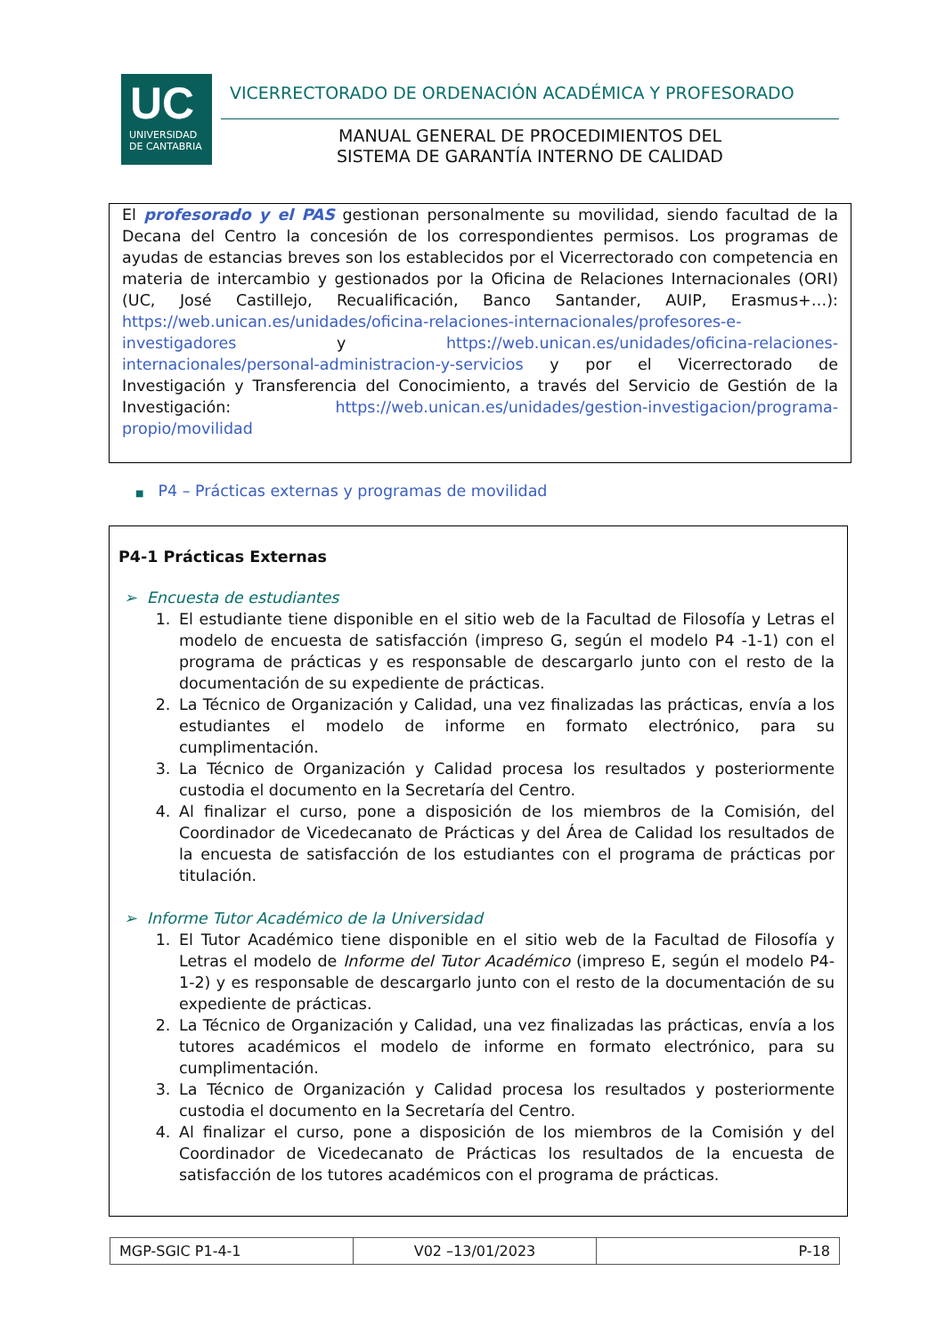UC
UNIVERSIDAD
DE CANTABRIA
VICERRECTORADO DE ORDENACIÓN ACADÉMICA Y PROFESORADO
MANUAL GENERAL DE PROCEDIMIENTOS DEL
SISTEMA DE GARANTÍA INTERNO DE CALIDAD
El profesorado y el PAS gestionan personalmente su movilidad, siendo facultad de la Decana del Centro la concesión de los correspondientes permisos. Los programas de ayudas de estancias breves son los establecidos por el Vicerrectorado con competencia en materia de intercambio y gestionados por la Oficina de Relaciones Internacionales (ORI) (UC, José Castillejo, Recualificación, Banco Santander, AUIP, Erasmus+…): https://web.unican.es/unidades/oficina-relaciones-internacionales/profesores-e-investigadores y https://web.unican.es/unidades/oficina-relaciones-internacionales/personal-administracion-y-servicios y por el Vicerrectorado de Investigación y Transferencia del Conocimiento, a través del Servicio de Gestión de la Investigación: https://web.unican.es/unidades/gestion-investigacion/programa-propio/movilidad
■ P4 – Prácticas externas y programas de movilidad
P4-1 Prácticas Externas
➢ Encuesta de estudiantes
1. El estudiante tiene disponible en el sitio web de la Facultad de Filosofía y Letras el modelo de encuesta de satisfacción (impreso G, según el modelo P4 -1-1) con el programa de prácticas y es responsable de descargarlo junto con el resto de la documentación de su expediente de prácticas.
2. La Técnico de Organización y Calidad, una vez finalizadas las prácticas, envía a los estudiantes el modelo de informe en formato electrónico, para su cumplimentación.
3. La Técnico de Organización y Calidad procesa los resultados y posteriormente custodia el documento en la Secretaría del Centro.
4. Al finalizar el curso, pone a disposición de los miembros de la Comisión, del Coordinador de Vicedecanato de Prácticas y del Área de Calidad los resultados de la encuesta de satisfacción de los estudiantes con el programa de prácticas por titulación.
➢ Informe Tutor Académico de la Universidad
1. El Tutor Académico tiene disponible en el sitio web de la Facultad de Filosofía y Letras el modelo de Informe del Tutor Académico (impreso E, según el modelo P4-1-2) y es responsable de descargarlo junto con el resto de la documentación de su expediente de prácticas.
2. La Técnico de Organización y Calidad, una vez finalizadas las prácticas, envía a los tutores académicos el modelo de informe en formato electrónico, para su cumplimentación.
3. La Técnico de Organización y Calidad procesa los resultados y posteriormente custodia el documento en la Secretaría del Centro.
4. Al finalizar el curso, pone a disposición de los miembros de la Comisión y del Coordinador de Vicedecanato de Prácticas los resultados de la encuesta de satisfacción de los tutores académicos con el programa de prácticas.
| MGP-SGIC P1-4-1 | V02 –13/01/2023 | P-18 |